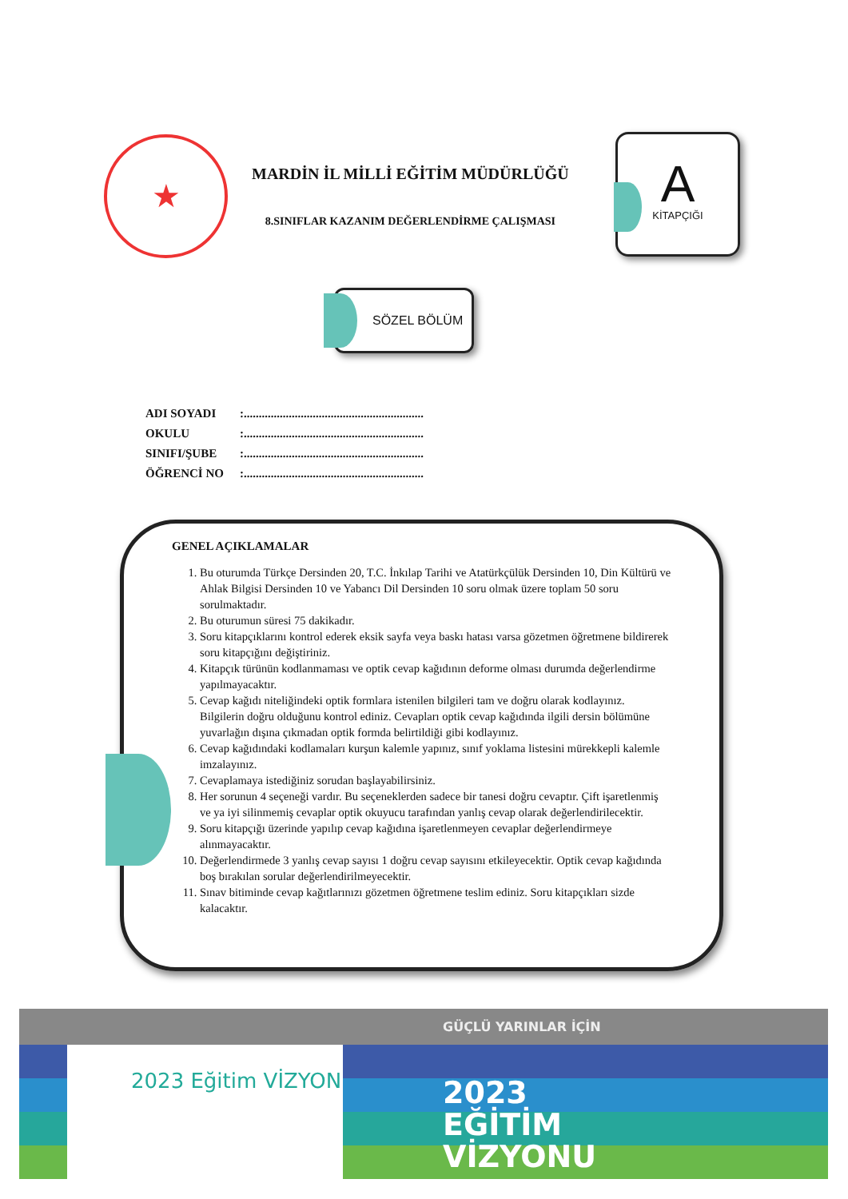★
MARDİN İL MİLLİ EĞİTİM MÜDÜRLÜĞÜ
8.SINIFLAR KAZANIM DEĞERLENDİRME ÇALIŞMASI
A
KİTAPÇIĞI
SÖZEL BÖLÜM
ADI SOYADI:............................................................
OKULU:............................................................
SINIFI/ŞUBE:............................................................
ÖĞRENCİ NO:............................................................
GENEL AÇIKLAMALAR
1. Bu oturumda Türkçe Dersinden 20, T.C. İnkılap Tarihi ve Atatürkçülük Dersinden 10, Din Kültürü ve Ahlak Bilgisi Dersinden 10 ve Yabancı Dil Dersinden 10 soru olmak üzere toplam 50 soru sorulmaktadır.
2. Bu oturumun süresi 75 dakikadır.
3. Soru kitapçıklarını kontrol ederek eksik sayfa veya baskı hatası varsa gözetmen öğretmene bildirerek soru kitapçığını değiştiriniz.
4. Kitapçık türünün kodlanmaması ve optik cevap kağıdının deforme olması durumda değerlendirme yapılmayacaktır.
5. Cevap kağıdı niteliğindeki optik formlara istenilen bilgileri tam ve doğru olarak kodlayınız. Bilgilerin doğru olduğunu kontrol ediniz. Cevapları optik cevap kağıdında ilgili dersin bölümüne yuvarlağın dışına çıkmadan optik formda belirtildiği gibi kodlayınız.
6. Cevap kağıdındaki kodlamaları kurşun kalemle yapınız, sınıf yoklama listesini mürekkepli kalemle imzalayınız.
7. Cevaplamaya istediğiniz sorudan başlayabilirsiniz.
8. Her sorunun 4 seçeneği vardır. Bu seçeneklerden sadece bir tanesi doğru cevaptır. Çift işaretlenmiş ve ya iyi silinmemiş cevaplar optik okuyucu tarafından yanlış cevap olarak değerlendirilecektir.
9. Soru kitapçığı üzerinde yapılıp cevap kağıdına işaretlenmeyen cevaplar değerlendirmeye alınmayacaktır.
10. Değerlendirmede 3 yanlış cevap sayısı 1 doğru cevap sayısını etkileyecektir. Optik cevap kağıdında boş bırakılan sorular değerlendirilmeyecektir.
11. Sınav bitiminde cevap kağıtlarınızı gözetmen öğretmene teslim ediniz. Soru kitapçıkları sizde kalacaktır.
GÜÇLÜ YARINLAR İÇİN
2023 Eğitim VİZYON
2023
EĞİTİM
VİZYONU